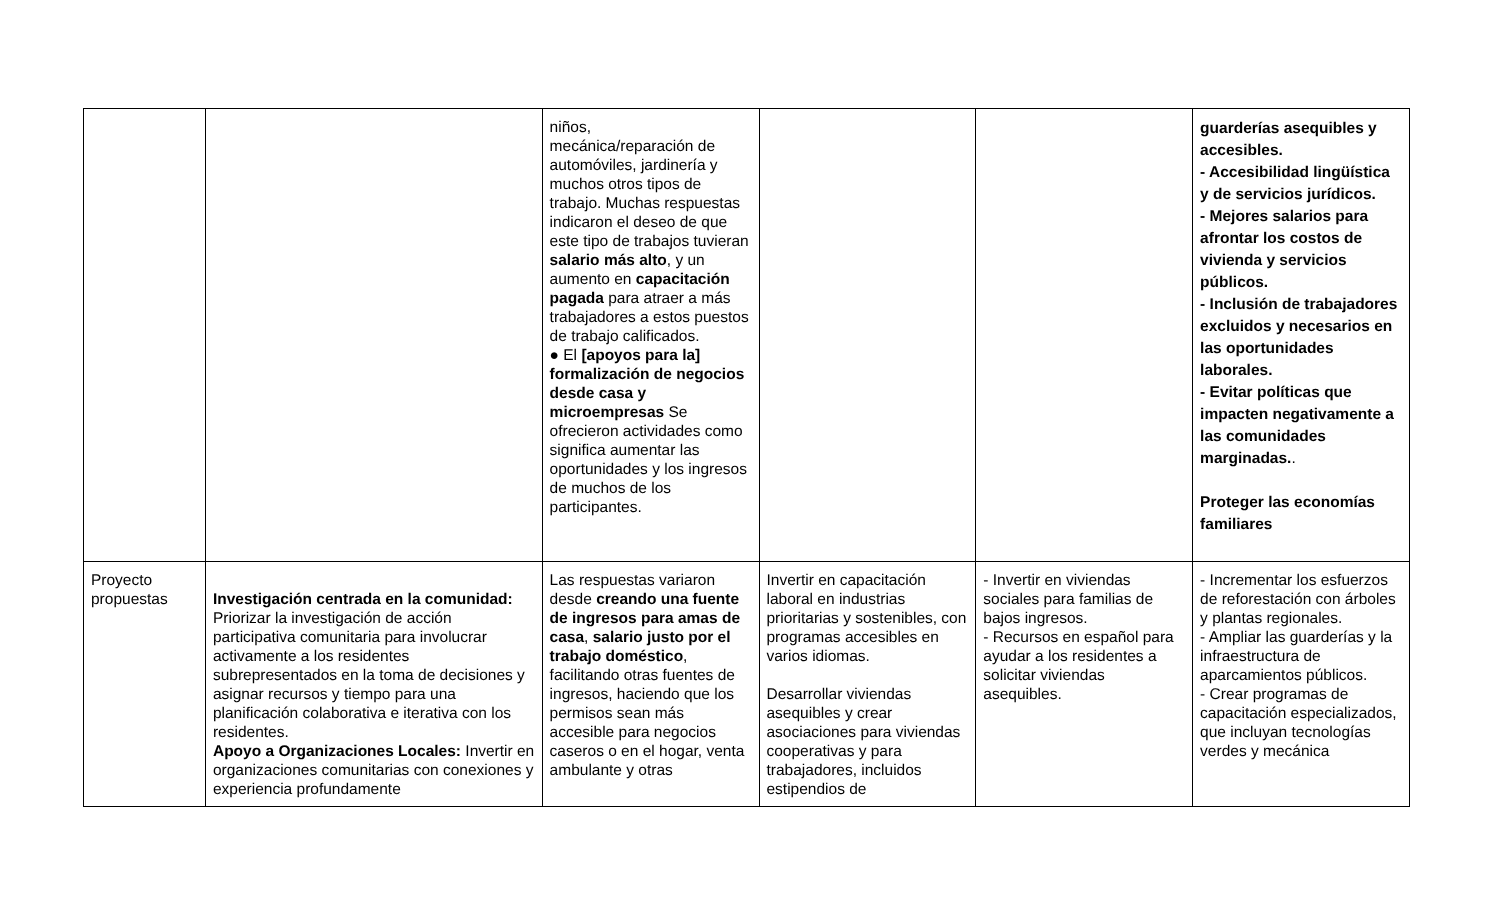| | | niños, mecánica/reparación de automóviles, jardinería y muchos otros tipos de trabajo. Muchas respuestas indicaron el deseo de que este tipo de trabajos tuvieran salario más alto , y un aumento en capacitación pagada para atraer a más trabajadores a estos puestos de trabajo calificados. ● El [apoyos para la] formalización de negocios desde casa y microempresas Se ofrecieron actividades como significa aumentar las oportunidades y los ingresos de muchos de los participantes. | | | guarderías asequibles y accesibles. - Accesibilidad lingüística y de servicios jurídicos. - Mejores salarios para afrontar los costos de vivienda y servicios públicos. - Inclusión de trabajadores excluidos y necesarios en las oportunidades laborales. - Evitar políticas que impacten negativamente a las comunidades marginadas. . Proteger las economías familiares |
| Proyecto propuestas | Investigación centrada en la comunidad: Priorizar la investigación de acción participativa comunitaria para involucrar activamente a los residentes subrepresentados en la toma de decisiones y asignar recursos y tiempo para una planificación colaborativa e iterativa con los residentes. Apoyo a Organizaciones Locales: Invertir en organizaciones comunitarias con conexiones y experiencia profundamente | Las respuestas variaron desde creando una fuente de ingresos para amas de casa , salario justo por el trabajo doméstico , facilitando otras fuentes de ingresos, haciendo que los permisos sean más accesible para negocios caseros o en el hogar, venta ambulante y otras | Invertir en capacitación laboral en industrias prioritarias y sostenibles, con programas accesibles en varios idiomas. Desarrollar viviendas asequibles y crear asociaciones para viviendas cooperativas y para trabajadores, incluidos estipendios de | - Invertir en viviendas sociales para familias de bajos ingresos. - Recursos en español para ayudar a los residentes a solicitar viviendas asequibles. | - Incrementar los esfuerzos de reforestación con árboles y plantas regionales. - Ampliar las guarderías y la infraestructura de aparcamientos públicos. - Crear programas de capacitación especializados, que incluyan tecnologías verdes y mecánica |